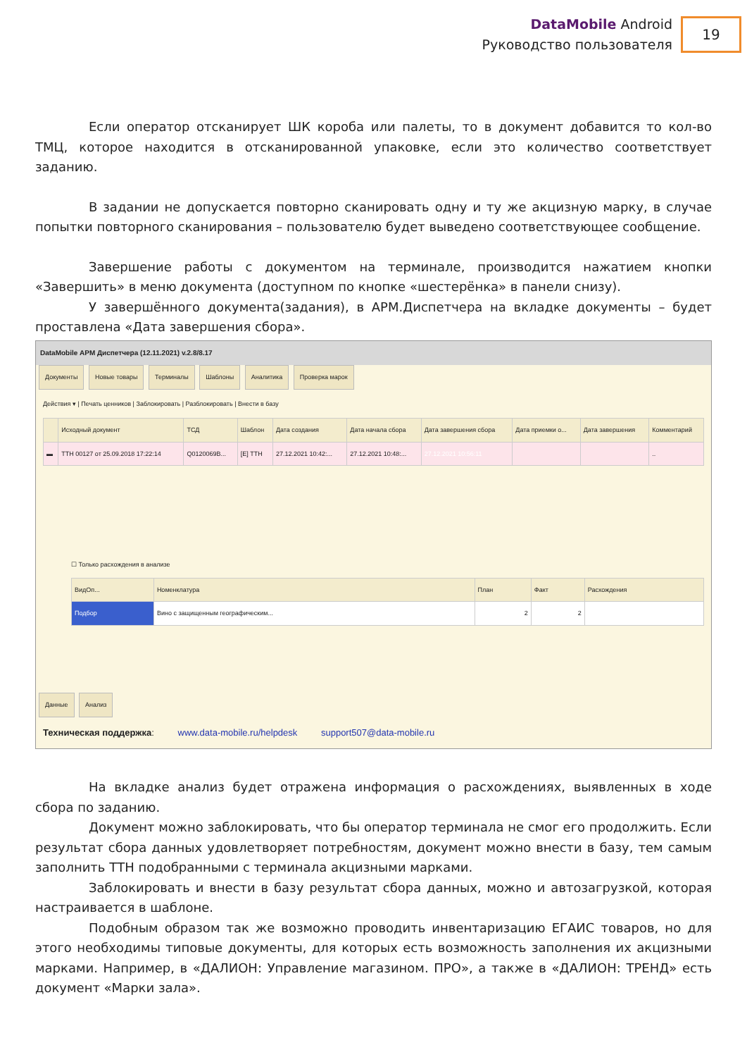DataMobile Android
Руководство пользователя
19
Если оператор отсканирует ШК короба или палеты, то в документ добавится то кол-во ТМЦ, которое находится в отсканированной упаковке, если это количество соответствует заданию.
В задании не допускается повторно сканировать одну и ту же акцизную марку, в случае попытки повторного сканирования – пользователю будет выведено соответствующее сообщение.
Завершение работы с документом на терминале, производится нажатием кнопки «Завершить» в меню документа (доступном по кнопке «шестерёнка» в панели снизу).
У завершённого документа(задания), в АРМ.Диспетчера на вкладке документы – будет проставлена «Дата завершения сбора».
DataMobile АРМ Диспетчера (12.11.2021) v.2.8/8.17
Документы Новые товары Терминалы Шаблоны Аналитика Проверка марок
Действия ▾ | Печать ценников | Заблокировать | Разблокировать | Внести в базу
| | Исходный документ | ТСД | Шаблон | Дата создания | Дата начала сбора | Дата завершения сбора | Дата приемки о... | Дата завершения | Комментарий |
| --- | --- | --- | --- | --- | --- | --- | --- | --- | --- |
| ▬ | ТТН 00127 от 25.09.2018 17:22:14 | Q0120069B... | [Е] ТТН | 27.12.2021 10:42:... | 27.12.2021 10:48:... | 27.12.2021 10:56:11 | | | .. |
☐ Только расхождения в анализе
| ВидОп... | Номенклатура | План | Факт | Расхождения |
| --- | --- | --- | --- | --- |
| Подбор | Вино с защищенным географическим... | 2 | 2 | |
Данные Анализ
Техническая поддержка: www.data-mobile.ru/helpdesk support507@data-mobile.ru
На вкладке анализ будет отражена информация о расхождениях, выявленных в ходе сбора по заданию.
Документ можно заблокировать, что бы оператор терминала не смог его продолжить. Если результат сбора данных удовлетворяет потребностям, документ можно внести в базу, тем самым заполнить ТТН подобранными с терминала акцизными марками.
Заблокировать и внести в базу результат сбора данных, можно и автозагрузкой, которая настраивается в шаблоне.
Подобным образом так же возможно проводить инвентаризацию ЕГАИС товаров, но для этого необходимы типовые документы, для которых есть возможность заполнения их акцизными марками. Например, в «ДАЛИОН: Управление магазином. ПРО», а также в «ДАЛИОН: ТРЕНД» есть документ «Марки зала».